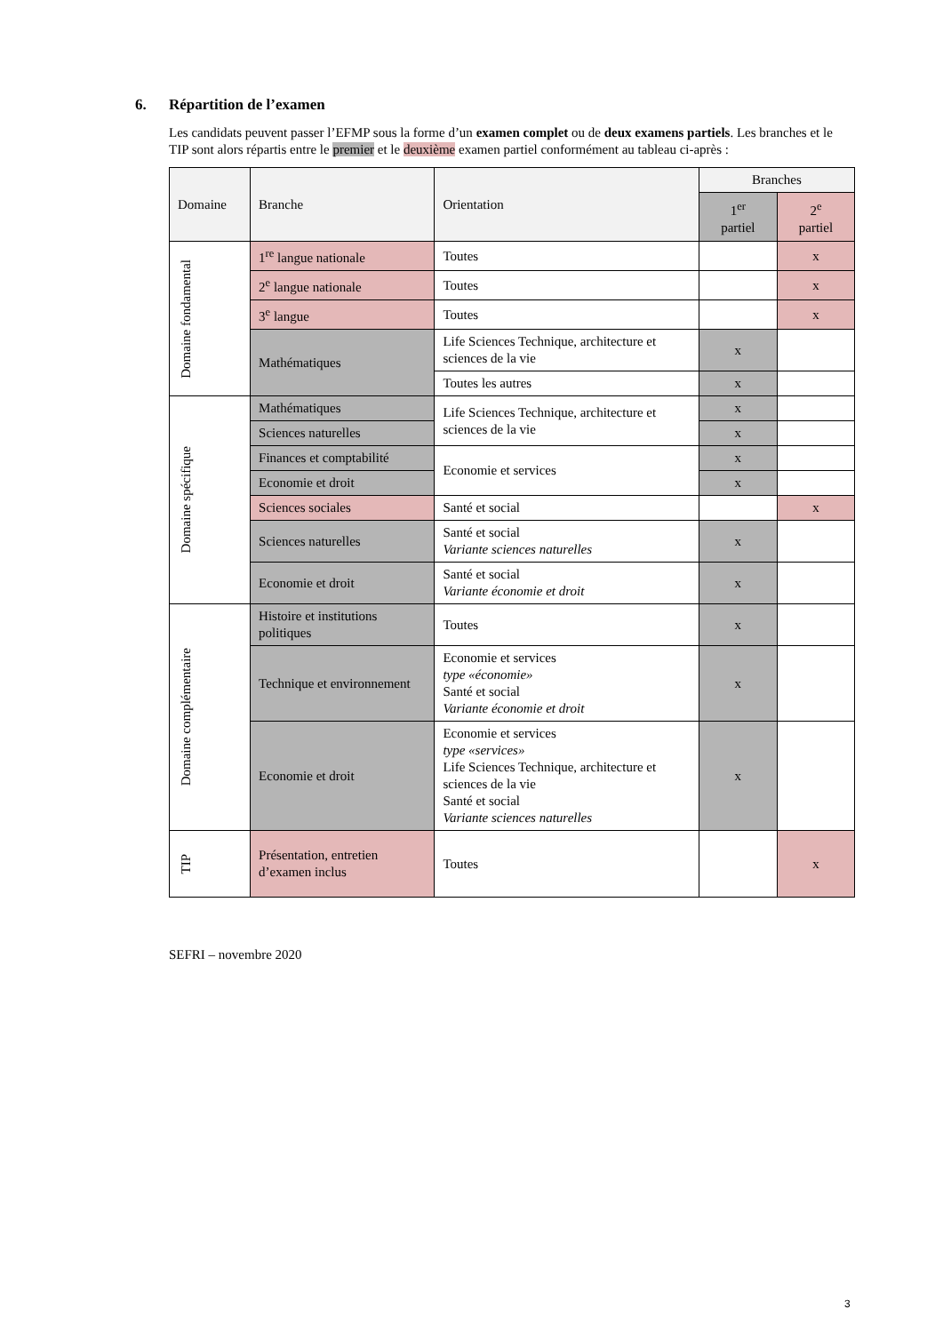6. Répartition de l’examen
Les candidats peuvent passer l’EFMP sous la forme d’un examen complet ou de deux examens partiels. Les branches et le TIP sont alors répartis entre le premier et le deuxième examen partiel conformément au tableau ci-après :
| Domaine | Branche | Orientation | Branches | |
| --- | --- | --- | --- | --- |
| | | | 1<sup>er</sup> partiel | 2<sup>e</sup> partiel |
| Domaine fondamental | 1<sup>re</sup> langue nationale | Toutes | | x |
| | 2<sup>e</sup> langue nationale | Toutes | | x |
| | 3<sup>e</sup> langue | Toutes | | x |
| | Mathématiques | Life Sciences Technique, architecture et sciences de la vie | x | |
| | | Toutes les autres | x | |
| Domaine spécifique | Mathématiques | Life Sciences Technique, architecture et sciences de la vie | x | |
| | Sciences naturelles | | x | |
| | Finances et comptabilité | Economie et services | x | |
| | Economie et droit | | x | |
| | Sciences sociales | Santé et social | | x |
| | Sciences naturelles | Santé et social Variante sciences naturelles | x | |
| | Economie et droit | Santé et social Variante économie et droit | x | |
| Domaine complémentaire | Histoire et institutions politiques | Toutes | x | |
| | Technique et environnement | Economie et services type «économie» Santé et social Variante économie et droit | x | |
| | Economie et droit | Economie et services type «services» Life Sciences Technique, architecture et sciences de la vie Santé et social Variante sciences naturelles | x | |
| TIP | Présentation, entretien d’examen inclus | Toutes | | x |
SEFRI – novembre 2020
3